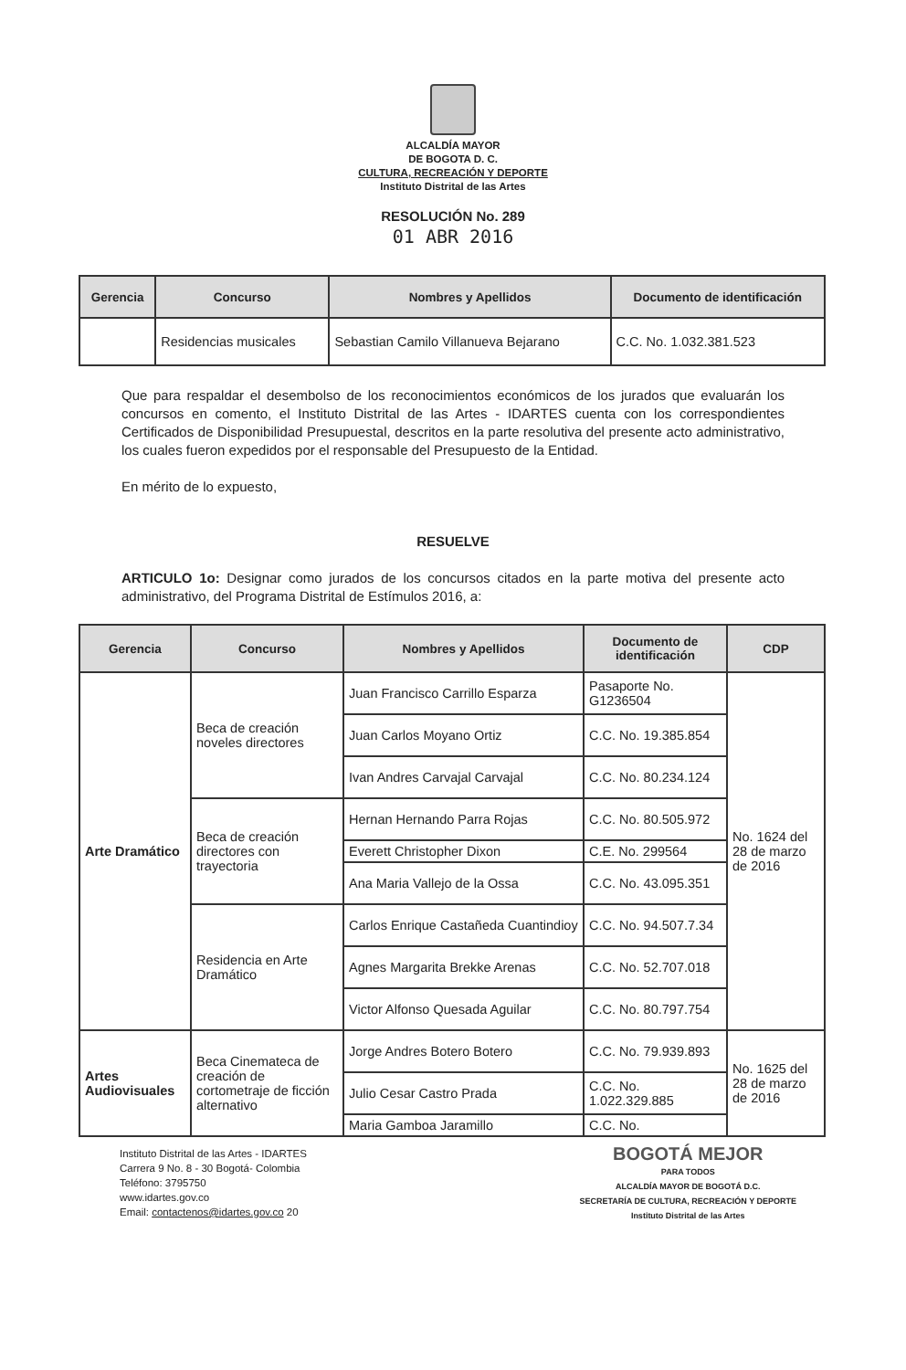ALCALDÍA MAYOR
DE BOGOTA D. C.
CULTURA, RECREACIÓN Y DEPORTE
Instituto Distrital de las Artes
RESOLUCIÓN No. 289
01 ABR 2016
| Gerencia | Concurso | Nombres y Apellidos | Documento de identificación |
| --- | --- | --- | --- |
| | Residencias musicales | Sebastian Camilo Villanueva Bejarano | C.C. No. 1.032.381.523 |
Que para respaldar el desembolso de los reconocimientos económicos de los jurados que evaluarán los concursos en comento, el Instituto Distrital de las Artes - IDARTES cuenta con los correspondientes Certificados de Disponibilidad Presupuestal, descritos en la parte resolutiva del presente acto administrativo, los cuales fueron expedidos por el responsable del Presupuesto de la Entidad.
En mérito de lo expuesto,
RESUELVE
ARTICULO 1o: Designar como jurados de los concursos citados en la parte motiva del presente acto administrativo, del Programa Distrital de Estímulos 2016, a:
| Gerencia | Concurso | Nombres y Apellidos | Documento de identificación | CDP |
| --- | --- | --- | --- | --- |
| Arte Dramático | Beca de creación noveles directores | Juan Francisco Carrillo Esparza | Pasaporte No. G1236504 | No. 1624 del 28 de marzo de 2016 |
| | | Juan Carlos Moyano Ortiz | C.C. No. 19.385.854 | |
| | | Ivan Andres Carvajal Carvajal | C.C. No. 80.234.124 | |
| | Beca de creación directores con trayectoria | Hernan Hernando Parra Rojas | C.C. No. 80.505.972 | |
| | | Everett Christopher Dixon | C.E. No. 299564 | |
| | | Ana Maria Vallejo de la Ossa | C.C. No. 43.095.351 | |
| | Residencia en Arte Dramático | Carlos Enrique Castañeda Cuantindioy | C.C. No. 94.507.7.34 | |
| | | Agnes Margarita Brekke Arenas | C.C. No. 52.707.018 | |
| | | Victor Alfonso Quesada Aguilar | C.C. No. 80.797.754 | |
| Artes Audiovisuales | Beca Cinemateca de creación de cortometraje de ficción alternativo | Jorge Andres Botero Botero | C.C. No. 79.939.893 | No. 1625 del 28 de marzo de 2016 |
| | | Julio Cesar Castro Prada | C.C. No. 1.022.329.885 | |
| | | Maria Gamboa Jaramillo | C.C. No. | |
Instituto Distrital de las Artes - IDARTES
Carrera 9 No. 8 - 30 Bogotá- Colombia
Teléfono: 3795750
www.idartes.gov.co
Email: contactenos@idartes.gov.co 20
BOGOTÁ MEJOR
PARA TODOS
ALCALDÍA MAYOR DE BOGOTÁ D.C.
SECRETARÍA DE CULTURA, RECREACIÓN Y DEPORTE
Instituto Distrital de las Artes